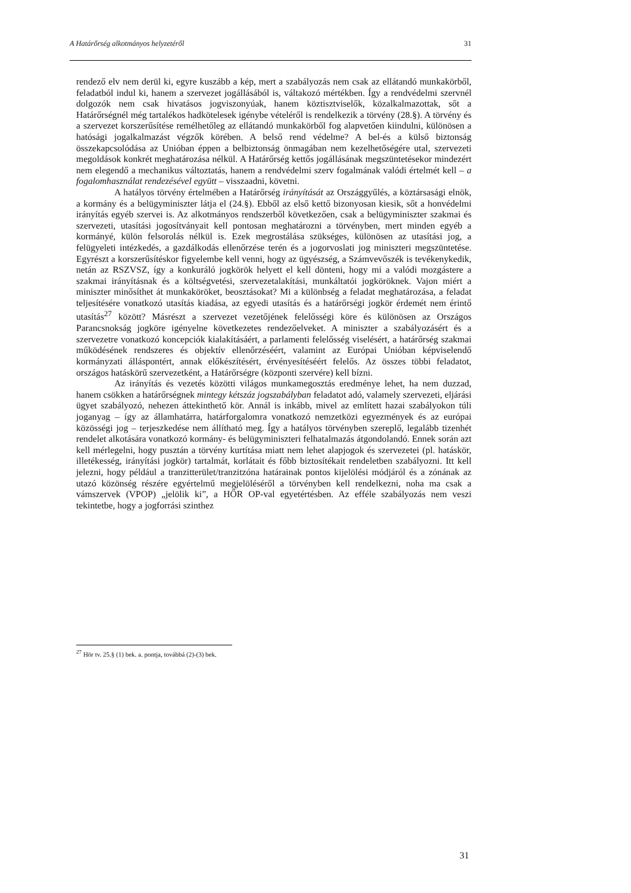A Határőrség alkotmányos helyzetéről 31
rendező elv nem derül ki, egyre kuszább a kép, mert a szabályozás nem csak az ellátandó munkakörből, feladatból indul ki, hanem a szervezet jogállásából is, váltakozó mértékben. Így a rendvédelmi szervnél dolgozók nem csak hivatásos jogviszonyúak, hanem köztisztviselők, közalkalmazottak, sőt a Határőrségnél még tartalékos hadkötelesek igénybe vételéről is rendelkezik a törvény (28.§). A törvény és a szervezet korszerűsítése remélhetőleg az ellátandó munkakörből fog alapvetően kiindulni, különösen a hatósági jogalkalmazást végzők körében. A belső rend védelme? A bel-és a külső biztonság összekapcsolódása az Unióban éppen a belbiztonság önmagában nem kezelhetőségére utal, szervezeti megoldások konkrét meghatározása nélkül. A Határőrség kettős jogállásának megszüntetésekor mindezért nem elegendő a mechanikus változtatás, hanem a rendvédelmi szerv fogalmának valódi értelmét kell – a fogalomhasználat rendezésével együtt – visszaadni, követni.
A hatályos törvény értelmében a Határőrség irányítását az Országgyűlés, a köztársasági elnök, a kormány és a belügyminiszter látja el (24.§). Ebből az első kettő bizonyosan kiesik, sőt a honvédelmi irányítás egyéb szervei is. Az alkotmányos rendszerből következően, csak a belügyminiszter szakmai és szervezeti, utasítási jogosítványait kell pontosan meghatározni a törvényben, mert minden egyéb a kormányé, külön felsorolás nélkül is. Ezek megrostálása szükséges, különösen az utasítási jog, a felügyeleti intézkedés, a gazdálkodás ellenőrzése terén és a jogorvoslati jog miniszteri megszüntetése. Egyrészt a korszerűsítéskor figyelembe kell venni, hogy az ügyészség, a Számvevőszék is tevékenykedik, netán az RSZVSZ, így a konkuráló jogkörök helyett el kell dönteni, hogy mi a valódi mozgástere a szakmai irányításnak és a költségvetési, szervezetalakítási, munkáltatói jogköröknek. Vajon miért a miniszter minősíthet át munkaköröket, beosztásokat? Mi a különbség a feladat meghatározása, a feladat teljesítésére vonatkozó utasítás kiadása, az egyedi utasítás és a határőrségi jogkör érdemét nem érintő utasítás<sup>27</sup> között? Másrészt a szervezet vezetőjének felelősségi köre és különösen az Országos Parancsnokság jogköre igényelne következetes rendezőelveket. A miniszter a szabályozásért és a szervezetre vonatkozó koncepciók kialakításáért, a parlamenti felelősség viselésért, a határőrség szakmai működésének rendszeres és objektív ellenőrzéséért, valamint az Európai Unióban képviselendő kormányzati álláspontért, annak előkészítésért, érvényesítéséért felelős. Az összes többi feladatot, országos hatáskörű szervezetként, a Határőrségre (központi szervére) kell bízni.
Az irányítás és vezetés közötti világos munkamegosztás eredménye lehet, ha nem duzzad, hanem csökken a határőrségnek mintegy kétszáz jogszabályban feladatot adó, valamely szervezeti, eljárási ügyet szabályozó, nehezen áttekinthető kör. Annál is inkább, mivel az említett hazai szabályokon túli joganyag – így az államhatárra, határforgalomra vonatkozó nemzetközi egyezmények és az európai közösségi jog – terjeszkedése nem állítható meg. Így a hatályos törvényben szereplő, legalább tizenhét rendelet alkotására vonatkozó kormány- és belügyminiszteri felhatalmazás átgondolandó. Ennek során azt kell mérlegelni, hogy pusztán a törvény kurtítása miatt nem lehet alapjogok és szervezetei (pl. hatáskör, illetékesség, irányítási jogkör) tartalmát, korlátait és főbb biztosítékait rendeletben szabályozni. Itt kell jelezni, hogy például a tranzitterület/tranzitzóna határainak pontos kijelölési módjáról és a zónának az utazó közönség részére egyértelmű megjelöléséről a törvényben kell rendelkezni, noha ma csak a vámszervek (VPOP) „jelölik ki”, a HŐR OP-val egyetértésben. Az efféle szabályozás nem veszi tekintetbe, hogy a jogforrási szinthez
<sup>27</sup> Hör tv. 25.§ (1) bek. a. pontja, továbbá (2)-(3) bek.
31